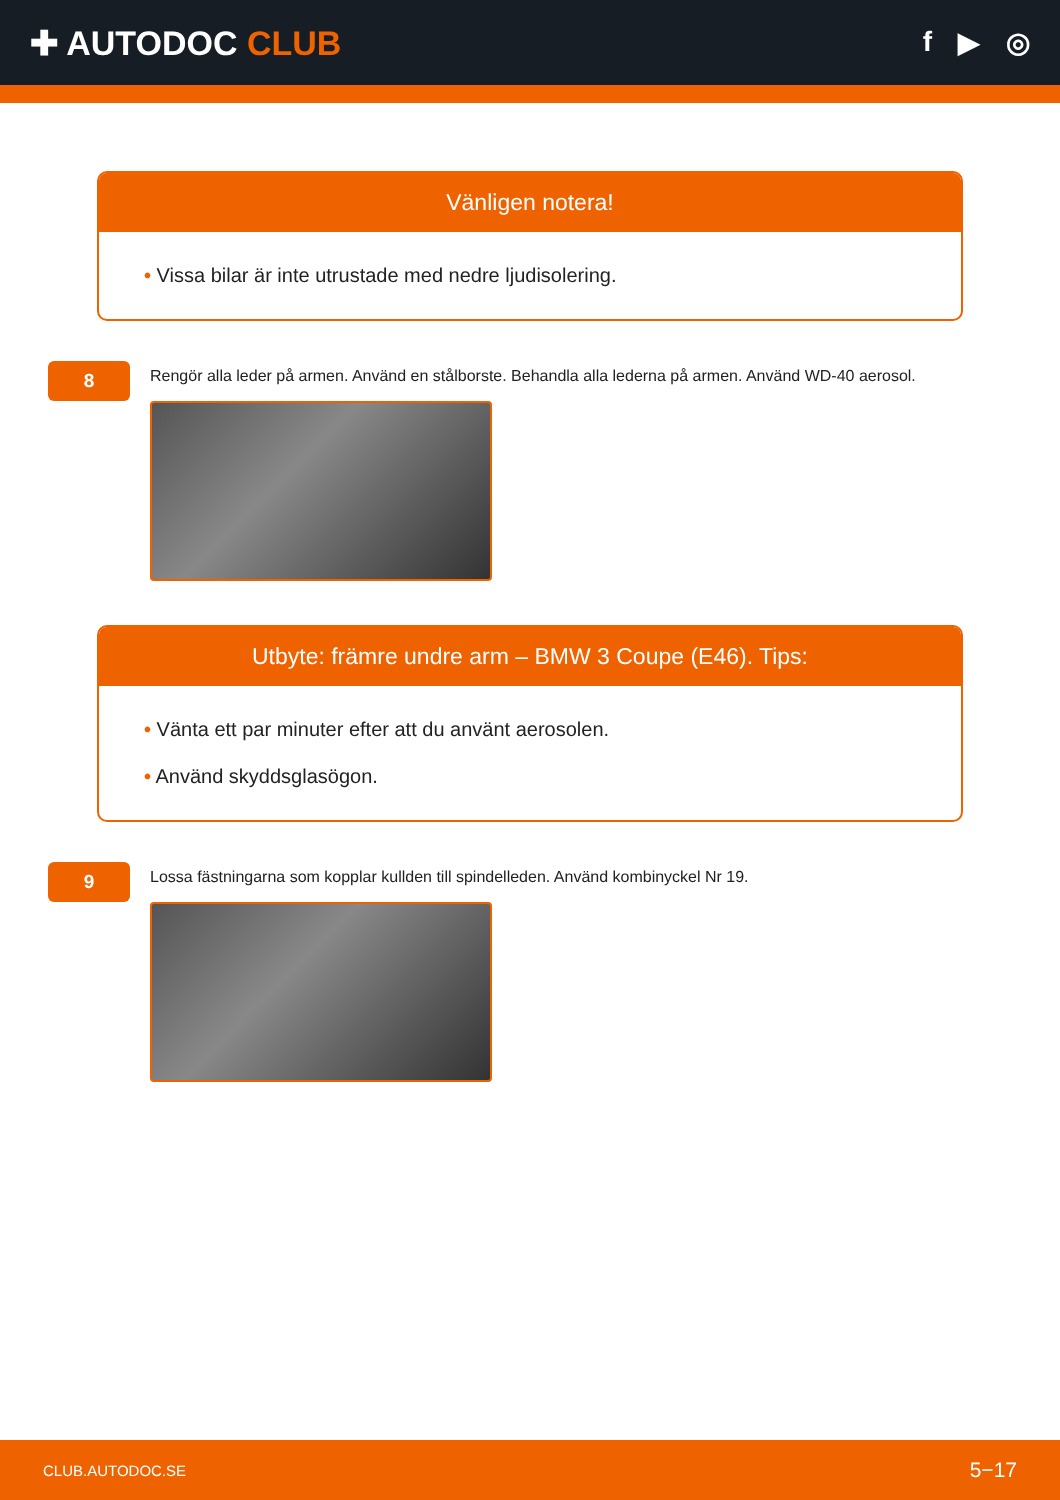✚ AUTODOC CLUB
f ▶ ◎
Vänligen notera!
• Vissa bilar är inte utrustade med nedre ljudisolering.
8
Rengör alla leder på armen. Använd en stålborste. Behandla alla lederna på armen. Använd WD-40 aerosol.
Utbyte: främre undre arm – BMW 3 Coupe (E46). Tips:
• Vänta ett par minuter efter att du använt aerosolen.
• Använd skyddsglasögon.
9
Lossa fästningarna som kopplar kullden till spindelleden. Använd kombinyckel Nr 19.
CLUB.AUTODOC.SE 5−17